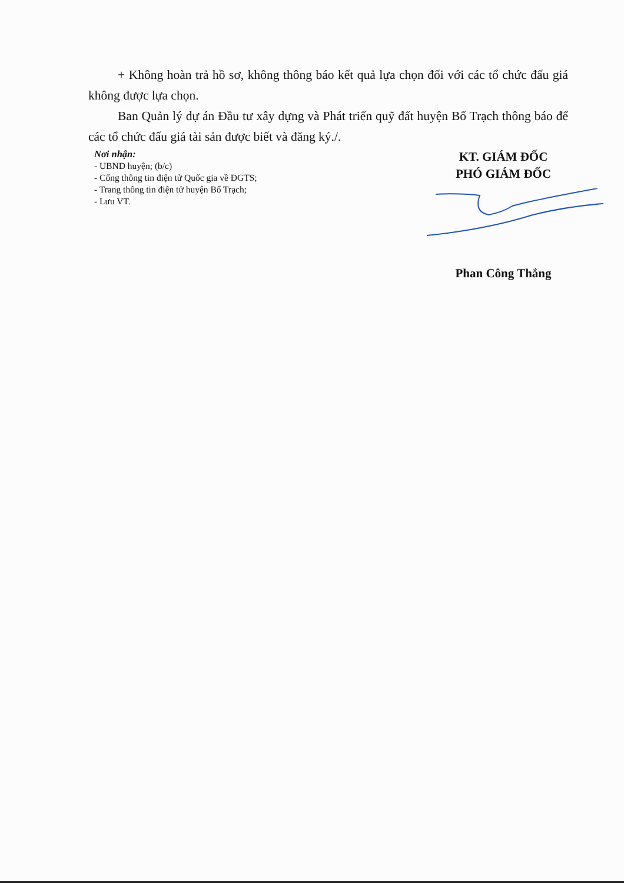+ Không hoàn trả hồ sơ, không thông báo kết quả lựa chọn đối với các tổ chức đấu giá không được lựa chọn.
Ban Quản lý dự án Đầu tư xây dựng và Phát triển quỹ đất huyện Bố Trạch thông báo để các tổ chức đấu giá tài sản được biết và đăng ký./.
Nơi nhận:
- UBND huyện; (b/c)
- Cổng thông tin điện tử Quốc gia về ĐGTS;
- Trang thông tin điện tử huyện Bố Trạch;
- Lưu VT.
KT. GIÁM ĐỐC
PHÓ GIÁM ĐỐC
Phan Công Thắng